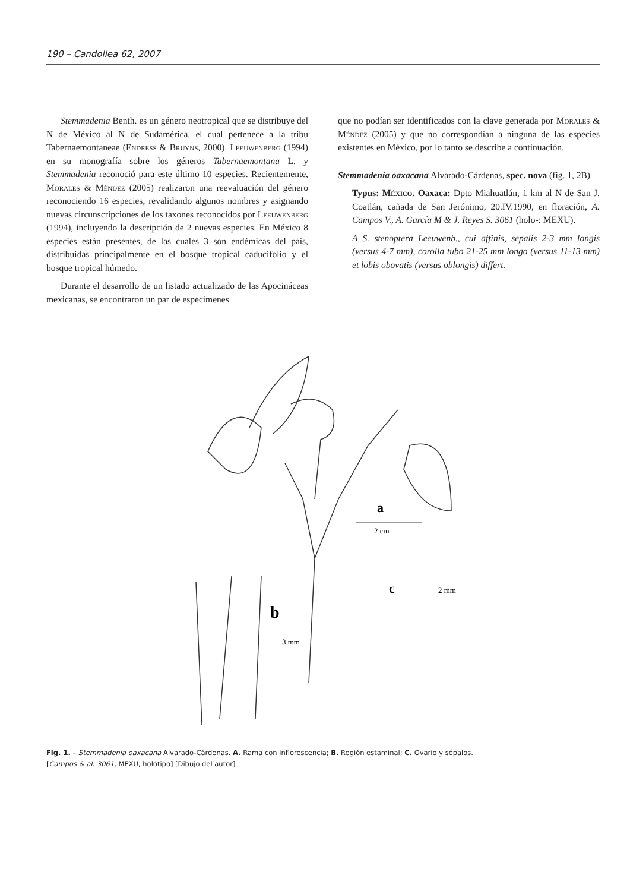190 – Candollea 62, 2007
Stemmadenia Benth. es un género neotropical que se distribuye del N de México al N de Sudamérica, el cual pertenece a la tribu Tabernaemontaneae (Endress & Bruyns, 2000). Leeuwenberg (1994) en su monografía sobre los géneros Tabernaemontana L. y Stemmadenia reconoció para este último 10 especies. Recientemente, Morales & Méndez (2005) realizaron una reevaluación del género reconociendo 16 especies, revalidando algunos nombres y asignando nuevas circunscripciones de los taxones reconocidos por Leeuwenberg (1994), incluyendo la descripción de 2 nuevas especies. En México 8 especies están presentes, de las cuales 3 son endémicas del país, distribuidas principalmente en el bosque tropical caducifolio y el bosque tropical húmedo.
Durante el desarrollo de un listado actualizado de las Apocináceas mexicanas, se encontraron un par de especímenes
que no podían ser identificados con la clave generada por Morales & Méndez (2005) y que no correspondían a ninguna de las especies existentes en México, por lo tanto se describe a continuación.
Stemmadenia oaxacana Alvarado-Cárdenas, spec. nova (fig. 1, 2B)
Typus: México. Oaxaca: Dpto Miahuatlán, 1 km al N de San J. Coatlán, cañada de San Jerónimo, 20.IV.1990, en floración, A. Campos V., A. García M & J. Reyes S. 3061 (holo-: MEXU).
A S. stenoptera Leeuwenb., cui affinis, sepalis 2-3 mm longis (versus 4-7 mm), corolla tubo 21-25 mm longo (versus 11-13 mm) et lobis obovatis (versus oblongis) differt.
a
2 cm
b
3 mm
c
2 mm
Fig. 1. – Stemmadenia oaxacana Alvarado-Cárdenas. A. Rama con inflorescencia; B. Región estaminal; C. Ovario y sépalos.
[Campos & al. 3061, MEXU, holotipo] [Dibujo del autor]